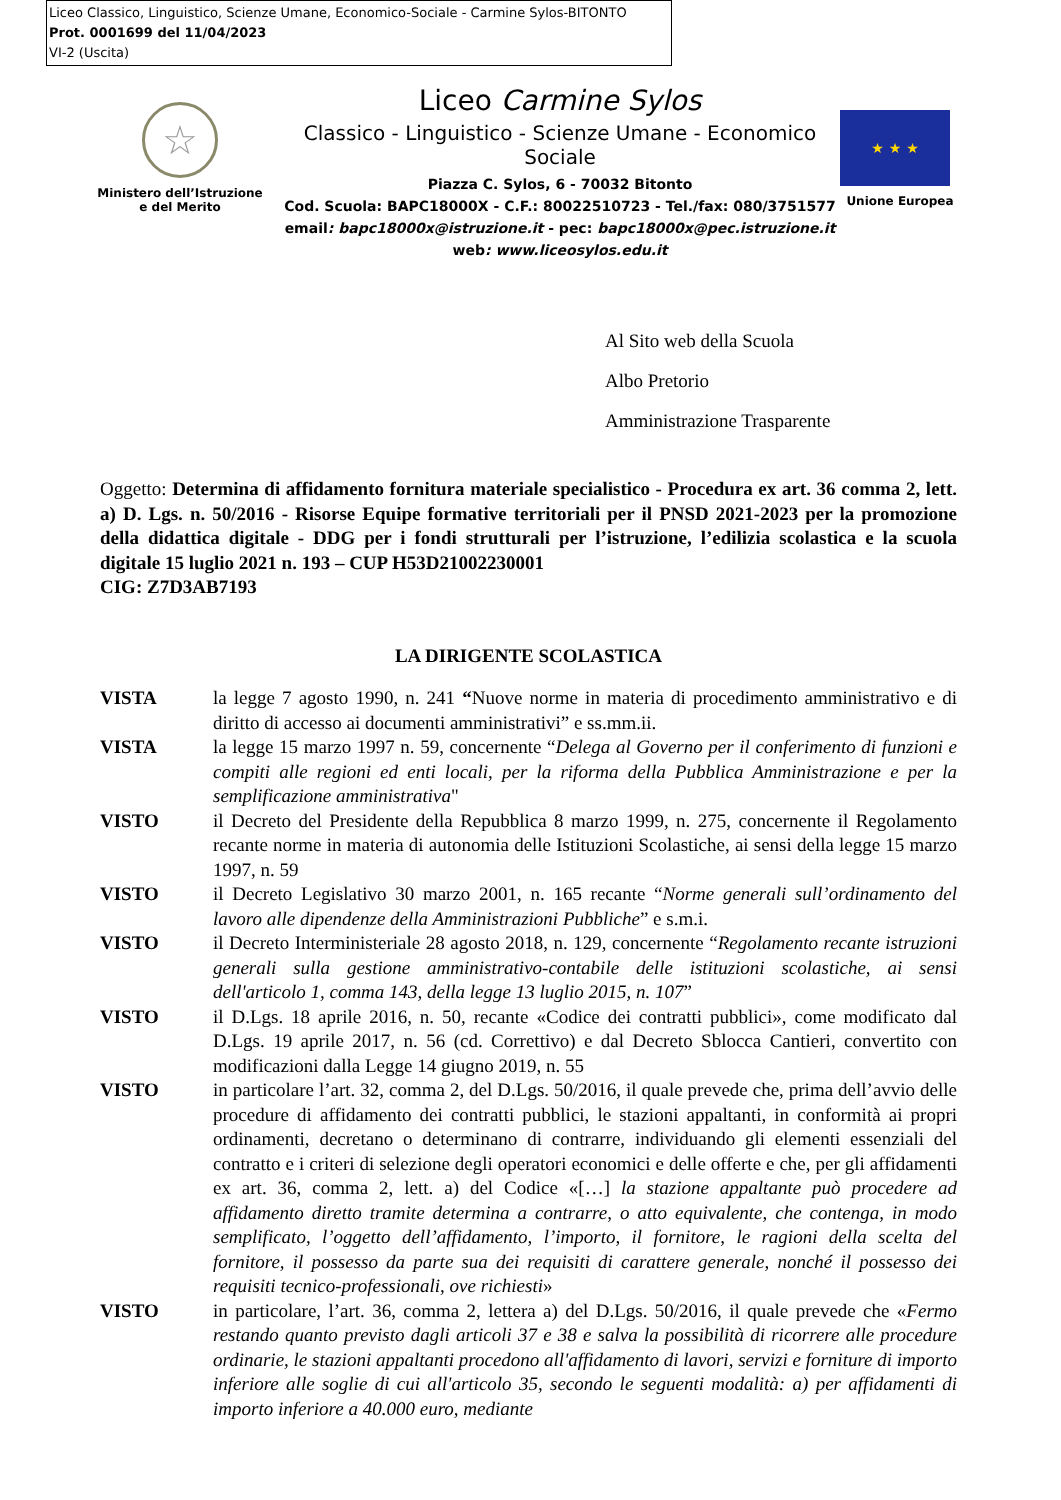Liceo Classico, Linguistico, Scienze Umane, Economico-Sociale - Carmine Sylos-BITONTO
Prot. 0001699 del 11/04/2023
VI-2 (Uscita)
☆
Ministero dell’Istruzione
e del Merito
Liceo Carmine Sylos
Classico - Linguistico - Scienze Umane - Economico Sociale
Piazza C. Sylos, 6 - 70032 Bitonto
Cod. Scuola: BAPC18000X - C.F.: 80022510723 - Tel./fax: 080/3751577
email: bapc18000x@istruzione.it - pec: bapc18000x@pec.istruzione.it
web: www.liceosylos.edu.it
★ ★ ★
Unione Europea
Al Sito web della Scuola
Albo Pretorio
Amministrazione Trasparente
Oggetto: Determina di affidamento fornitura materiale specialistico - Procedura ex art. 36 comma 2, lett. a) D. Lgs. n. 50/2016 - Risorse Equipe formative territoriali per il PNSD 2021-2023 per la promozione della didattica digitale - DDG per i fondi strutturali per l’istruzione, l’edilizia scolastica e la scuola digitale 15 luglio 2021 n. 193 – CUP H53D21002230001
CIG: Z7D3AB7193
LA DIRIGENTE SCOLASTICA
VISTA la legge 7 agosto 1990, n. 241 “Nuove norme in materia di procedimento amministrativo e di diritto di accesso ai documenti amministrativi” e ss.mm.ii.
VISTA la legge 15 marzo 1997 n. 59, concernente “Delega al Governo per il conferimento di funzioni e compiti alle regioni ed enti locali, per la riforma della Pubblica Amministrazione e per la semplificazione amministrativa"
VISTO il Decreto del Presidente della Repubblica 8 marzo 1999, n. 275, concernente il Regolamento recante norme in materia di autonomia delle Istituzioni Scolastiche, ai sensi della legge 15 marzo 1997, n. 59
VISTO il Decreto Legislativo 30 marzo 2001, n. 165 recante “Norme generali sull’ordinamento del lavoro alle dipendenze della Amministrazioni Pubbliche” e s.m.i.
VISTO il Decreto Interministeriale 28 agosto 2018, n. 129, concernente “Regolamento recante istruzioni generali sulla gestione amministrativo-contabile delle istituzioni scolastiche, ai sensi dell'articolo 1, comma 143, della legge 13 luglio 2015, n. 107”
VISTO il D.Lgs. 18 aprile 2016, n. 50, recante «Codice dei contratti pubblici», come modificato dal D.Lgs. 19 aprile 2017, n. 56 (cd. Correttivo) e dal Decreto Sblocca Cantieri, convertito con modificazioni dalla Legge 14 giugno 2019, n. 55
VISTO in particolare l’art. 32, comma 2, del D.Lgs. 50/2016, il quale prevede che, prima dell’avvio delle procedure di affidamento dei contratti pubblici, le stazioni appaltanti, in conformità ai propri ordinamenti, decretano o determinano di contrarre, individuando gli elementi essenziali del contratto e i criteri di selezione degli operatori economici e delle offerte e che, per gli affidamenti ex art. 36, comma 2, lett. a) del Codice «[…] la stazione appaltante può procedere ad affidamento diretto tramite determina a contrarre, o atto equivalente, che contenga, in modo semplificato, l’oggetto dell’affidamento, l’importo, il fornitore, le ragioni della scelta del fornitore, il possesso da parte sua dei requisiti di carattere generale, nonché il possesso dei requisiti tecnico-professionali, ove richiesti»
VISTO in particolare, l’art. 36, comma 2, lettera a) del D.Lgs. 50/2016, il quale prevede che «Fermo restando quanto previsto dagli articoli 37 e 38 e salva la possibilità di ricorrere alle procedure ordinarie, le stazioni appaltanti procedono all'affidamento di lavori, servizi e forniture di importo inferiore alle soglie di cui all'articolo 35, secondo le seguenti modalità: a) per affidamenti di importo inferiore a 40.000 euro, mediante